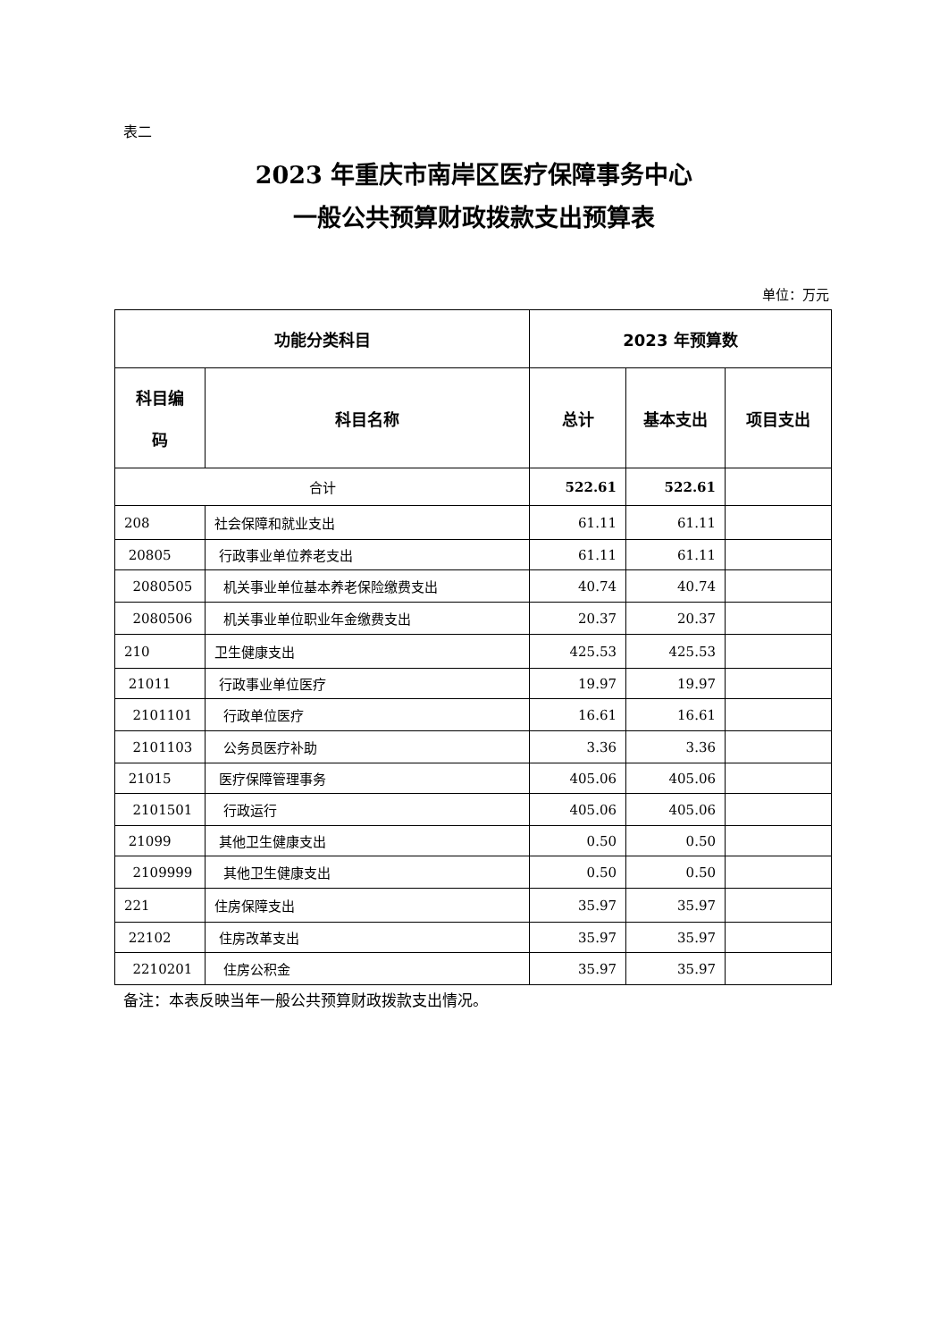表二
2023 年重庆市南岸区医疗保障事务中心
一般公共预算财政拨款支出预算表
单位：万元
| 功能分类科目 | | 2023 年预算数 | | |
| --- | --- | --- | --- | --- |
| 科目编 码 | 科目名称 | 总计 | 基本支出 | 项目支出 |
| 合计 | | 522.61 | 522.61 | |
| 208 | 社会保障和就业支出 | 61.11 | 61.11 | |
| 20805 | 行政事业单位养老支出 | 61.11 | 61.11 | |
| 2080505 | 机关事业单位基本养老保险缴费支出 | 40.74 | 40.74 | |
| 2080506 | 机关事业单位职业年金缴费支出 | 20.37 | 20.37 | |
| 210 | 卫生健康支出 | 425.53 | 425.53 | |
| 21011 | 行政事业单位医疗 | 19.97 | 19.97 | |
| 2101101 | 行政单位医疗 | 16.61 | 16.61 | |
| 2101103 | 公务员医疗补助 | 3.36 | 3.36 | |
| 21015 | 医疗保障管理事务 | 405.06 | 405.06 | |
| 2101501 | 行政运行 | 405.06 | 405.06 | |
| 21099 | 其他卫生健康支出 | 0.50 | 0.50 | |
| 2109999 | 其他卫生健康支出 | 0.50 | 0.50 | |
| 221 | 住房保障支出 | 35.97 | 35.97 | |
| 22102 | 住房改革支出 | 35.97 | 35.97 | |
| 2210201 | 住房公积金 | 35.97 | 35.97 | |
备注：本表反映当年一般公共预算财政拨款支出情况。